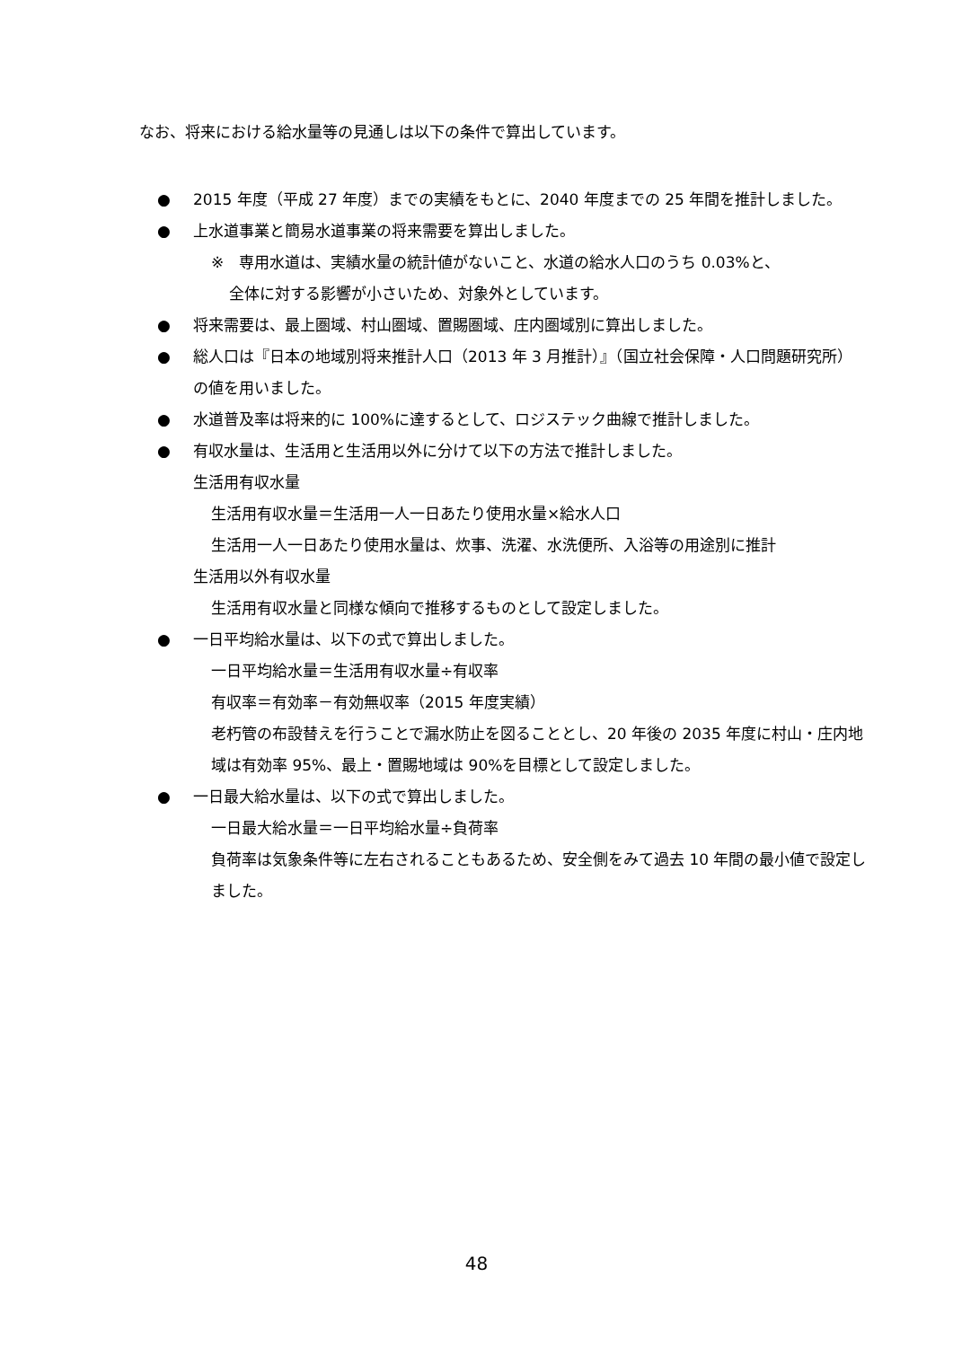なお、将来における給水量等の見通しは以下の条件で算出しています。
● 2015 年度（平成 27 年度）までの実績をもとに、2040 年度までの 25 年間を推計しました。
● 上水道事業と簡易水道事業の将来需要を算出しました。
※　専用水道は、実績水量の統計値がないこと、水道の給水人口のうち 0.03%と、
全体に対する影響が小さいため、対象外としています。
● 将来需要は、最上圏域、村山圏域、置賜圏域、庄内圏域別に算出しました。
● 総人口は『日本の地域別将来推計人口（2013 年 3 月推計）』（国立社会保障・人口問題研究所）の値を用いました。
● 水道普及率は将来的に 100%に達するとして、ロジステック曲線で推計しました。
● 有収水量は、生活用と生活用以外に分けて以下の方法で推計しました。
生活用有収水量
生活用有収水量＝生活用一人一日あたり使用水量×給水人口
生活用一人一日あたり使用水量は、炊事、洗濯、水洗便所、入浴等の用途別に推計
生活用以外有収水量
生活用有収水量と同様な傾向で推移するものとして設定しました。
● 一日平均給水量は、以下の式で算出しました。
一日平均給水量＝生活用有収水量÷有収率
有収率＝有効率－有効無収率（2015 年度実績）
老朽管の布設替えを行うことで漏水防止を図ることとし、20 年後の 2035 年度に村山・庄内地域は有効率 95%、最上・置賜地域は 90%を目標として設定しました。
● 一日最大給水量は、以下の式で算出しました。
一日最大給水量＝一日平均給水量÷負荷率
負荷率は気象条件等に左右されることもあるため、安全側をみて過去 10 年間の最小値で設定しました。
48